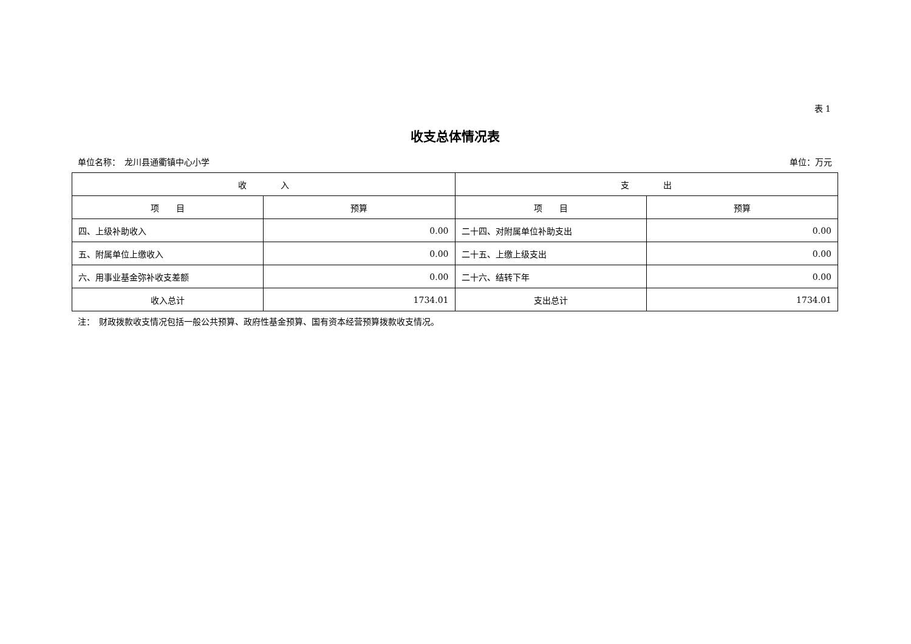表 1
收支总体情况表
单位名称：　龙川县通衢镇中心小学 单位：万元
| 收 入 | | 支 出 | |
| --- | --- | --- | --- |
| 项 目 | 预算 | 项 目 | 预算 |
| 四、上级补助收入 | 0.00 | 二十四、对附属单位补助支出 | 0.00 |
| 五、附属单位上缴收入 | 0.00 | 二十五、上缴上级支出 | 0.00 |
| 六、用事业基金弥补收支差额 | 0.00 | 二十六、结转下年 | 0.00 |
| 收入总计 | 1734.01 | 支出总计 | 1734.01 |
注：　财政拨款收支情况包括一般公共预算、政府性基金预算、国有资本经营预算拨款收支情况。